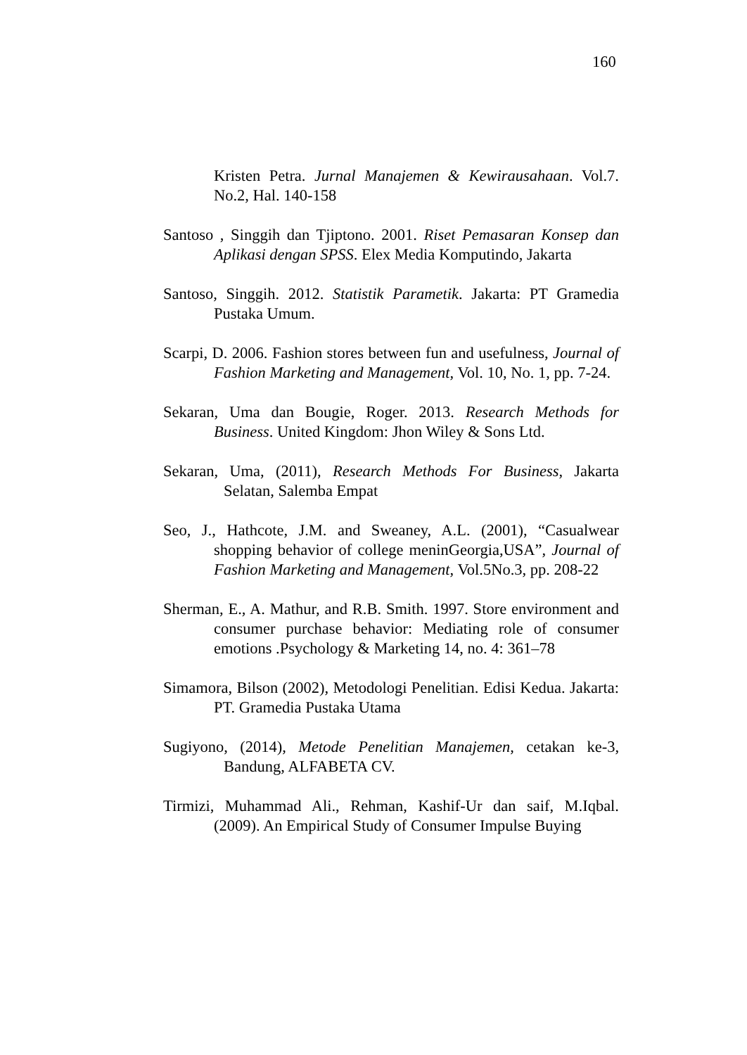160
Kristen Petra. Jurnal Manajemen & Kewirausahaan. Vol.7. No.2, Hal. 140-158
Santoso , Singgih dan Tjiptono. 2001. Riset Pemasaran Konsep dan Aplikasi dengan SPSS. Elex Media Komputindo, Jakarta
Santoso, Singgih. 2012. Statistik Parametik. Jakarta: PT Gramedia Pustaka Umum.
Scarpi, D. 2006. Fashion stores between fun and usefulness, Journal of Fashion Marketing and Management, Vol. 10, No. 1, pp. 7-24.
Sekaran, Uma dan Bougie, Roger. 2013. Research Methods for Business. United Kingdom: Jhon Wiley & Sons Ltd.
Sekaran, Uma, (2011), Research Methods For Business, Jakarta Selatan, Salemba Empat
Seo, J., Hathcote, J.M. and Sweaney, A.L. (2001), “Casualwear shopping behavior of college meninGeorgia,USA”, Journal of Fashion Marketing and Management, Vol.5No.3, pp. 208-22
Sherman, E., A. Mathur, and R.B. Smith. 1997. Store environment and consumer purchase behavior: Mediating role of consumer emotions .Psychology & Marketing 14, no. 4: 361–78
Simamora, Bilson (2002), Metodologi Penelitian. Edisi Kedua. Jakarta: PT. Gramedia Pustaka Utama
Sugiyono, (2014), Metode Penelitian Manajemen, cetakan ke-3, Bandung, ALFABETA CV.
Tirmizi, Muhammad Ali., Rehman, Kashif-Ur dan saif, M.Iqbal. (2009). An Empirical Study of Consumer Impulse Buying